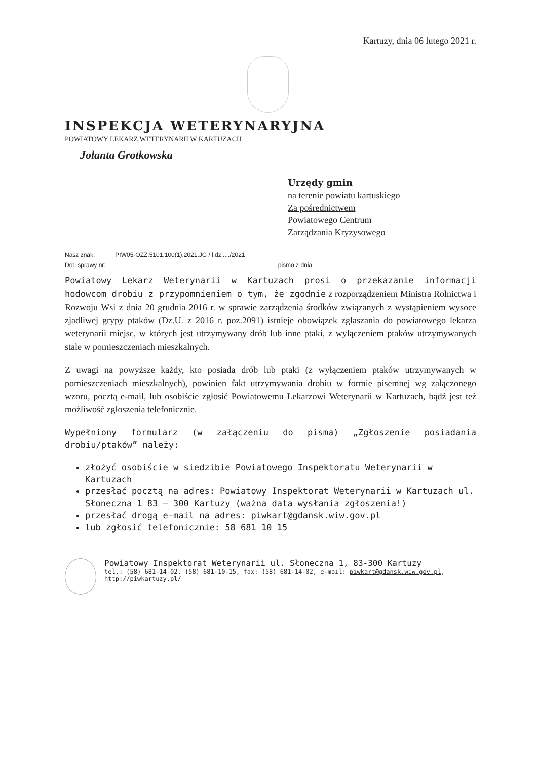Kartuzy, dnia 06 lutego 2021 r.
INSPEKCJA WETERYNARYJNA
POWIATOWY LEKARZ WETERYNARII W KARTUZACH
Jolanta Grotkowska
Urzędy gmin
na terenie powiatu kartuskiego
Za pośrednictwem
Powiatowego Centrum
Zarządzania Kryzysowego
Nasz znak: PIW05-OZZ.5101.100(1).2021.JG / l.dz...../2021
Dot. sprawy nr: pismo z dnia:
Powiatowy Lekarz Weterynarii w Kartuzach prosi o przekazanie informacji hodowcom drobiu z przypomnieniem o tym, że zgodnie z rozporządzeniem Ministra Rolnictwa i Rozwoju Wsi z dnia 20 grudnia 2016 r. w sprawie zarządzenia środków związanych z wystąpieniem wysoce zjadliwej grypy ptaków (Dz.U. z 2016 r. poz.2091) istnieje obowiązek zgłaszania do powiatowego lekarza weterynarii miejsc, w których jest utrzymywany drób lub inne ptaki, z wyłączeniem ptaków utrzymywanych stale w pomieszczeniach mieszkalnych.
Z uwagi na powyższe każdy, kto posiada drób lub ptaki (z wyłączeniem ptaków utrzymywanych w pomieszczeniach mieszkalnych), powinien fakt utrzymywania drobiu w formie pisemnej wg załączonego wzoru, pocztą e-mail, lub osobiście zgłosić Powiatowemu Lekarzowi Weterynarii w Kartuzach, bądź jest też możliwość zgłoszenia telefonicznie.
Wypełniony formularz (w załączeniu do pisma) „Zgłoszenie posiadania drobiu/ptaków” należy:
złożyć osobiście w siedzibie Powiatowego Inspektoratu Weterynarii w Kartuzach
przesłać pocztą na adres: Powiatowy Inspektorat Weterynarii w Kartuzach ul. Słoneczna 1 83 – 300 Kartuzy (ważna data wysłania zgłoszenia!)
przesłać drogą e-mail na adres: piwkart@gdansk.wiw.gov.pl
lub zgłosić telefonicznie: 58 681 10 15
Powiatowy Inspektorat Weterynarii ul. Słoneczna 1, 83-300 Kartuzy
tel.: (58) 681-14-02, (58) 681-10-15, fax: (58) 681-14-02, e-mail: piwkart@gdansk.wiw.gov.pl,
http://piwkartuzy.pl/